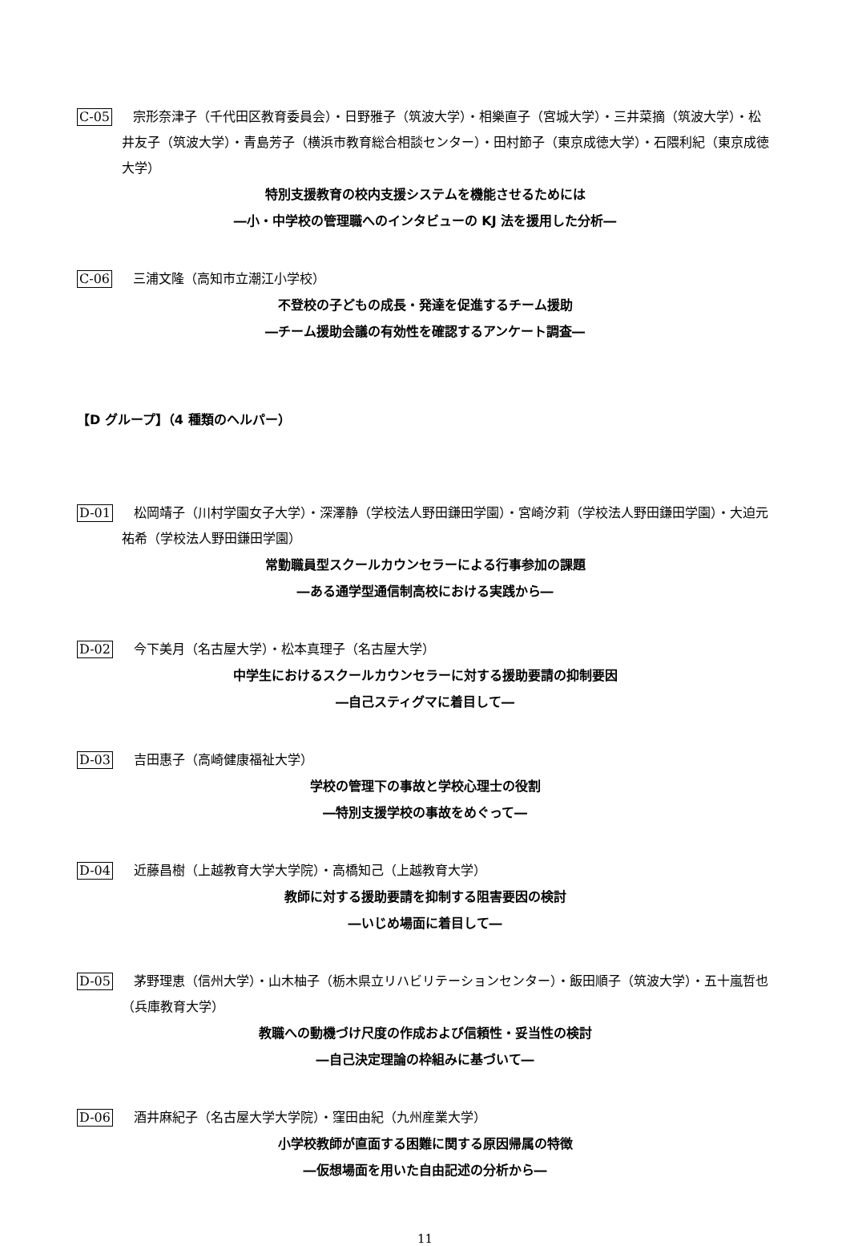C-05 宗形奈津子（千代田区教育委員会）・日野雅子（筑波大学）・相樂直子（宮城大学）・三井菜摘（筑波大学）・松井友子（筑波大学）・青島芳子（横浜市教育総合相談センター）・田村節子（東京成徳大学）・石隈利紀（東京成徳大学）
特別支援教育の校内支援システムを機能させるためには
―小・中学校の管理職へのインタビューの KJ 法を援用した分析―
C-06 三浦文隆（高知市立潮江小学校）
不登校の子どもの成長・発達を促進するチーム援助
―チーム援助会議の有効性を確認するアンケート調査―
【D グループ】（4 種類のヘルパー）
D-01 松岡靖子（川村学園女子大学）・深澤静（学校法人野田鎌田学園）・宮崎汐莉（学校法人野田鎌田学園）・大迫元祐希（学校法人野田鎌田学園）
常勤職員型スクールカウンセラーによる行事参加の課題
―ある通学型通信制高校における実践から―
D-02 今下美月（名古屋大学）・松本真理子（名古屋大学）
中学生におけるスクールカウンセラーに対する援助要請の抑制要因
―自己スティグマに着目して―
D-03 吉田惠子（高崎健康福祉大学）
学校の管理下の事故と学校心理士の役割
―特別支援学校の事故をめぐって―
D-04 近藤昌樹（上越教育大学大学院）・高橋知己（上越教育大学）
教師に対する援助要請を抑制する阻害要因の検討
―いじめ場面に着目して―
D-05 茅野理恵（信州大学）・山木柚子（栃木県立リハビリテーションセンター）・飯田順子（筑波大学）・五十嵐哲也（兵庫教育大学）
教職への動機づけ尺度の作成および信頼性・妥当性の検討
―自己決定理論の枠組みに基づいて―
D-06 酒井麻紀子（名古屋大学大学院）・窪田由紀（九州産業大学）
小学校教師が直面する困難に関する原因帰属の特徴
―仮想場面を用いた自由記述の分析から―
11